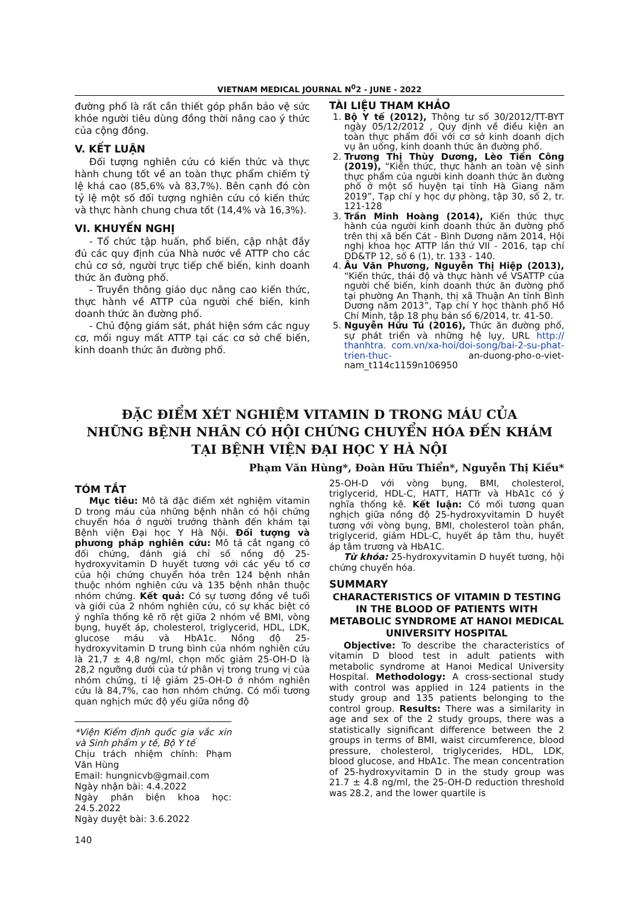VIETNAM MEDICAL JOURNAL N<sup>0</sup>2 - JUNE - 2022
đường phố là rất cần thiết góp phần bảo vệ sức khỏe người tiêu dùng đồng thời nâng cao ý thức của cộng đồng.
V. KẾT LUẬN
Đối tượng nghiên cứu có kiến thức và thực hành chung tốt về an toàn thực phẩm chiếm tỷ lệ khá cao (85,6% và 83,7%). Bên cạnh đó còn tỷ lệ một số đối tượng nghiên cứu có kiến thức và thực hành chung chưa tốt (14,4% và 16,3%).
VI. KHUYẾN NGHỊ
- Tổ chức tập huấn, phổ biến, cập nhật đầy đủ các quy định của Nhà nước về ATTP cho các chủ cơ sở, người trực tiếp chế biến, kinh doanh thức ăn đường phố.
- Truyền thông giáo dục nâng cao kiến thức, thực hành về ATTP của người chế biến, kinh doanh thức ăn đường phố.
- Chủ động giám sát, phát hiện sớm các nguy cơ, mối nguy mất ATTP tại các cơ sở chế biến, kinh doanh thức ăn đường phố.
TÀI LIỆU THAM KHẢO
1. Bộ Y tế (2012), Thông tư số 30/2012/TT-BYT ngày 05/12/2012 , Quy định về điều kiện an toàn thực phẩm đối với cơ sở kinh doanh dịch vụ ăn uống, kinh doanh thức ăn đường phố.
2. Trương Thị Thùy Dương, Lèo Tiến Công (2019), “Kiến thức, thực hành an toàn vệ sinh thực phẩm của người kinh doanh thức ăn đường phố ở một số huyện tại tỉnh Hà Giang năm 2019”, Tạp chí y học dự phòng, tập 30, số 2, tr. 121-128
3. Trần Minh Hoàng (2014), Kiến thức thực hành của người kinh doanh thức ăn đường phố trên thị xã bến Cát - Bình Dương năm 2014, Hội nghị khoa học ATTP lần thứ VII - 2016, tạp chí DD&TP 12, số 6 (1), tr. 133 - 140.
4. Âu Văn Phương, Nguyễn Thị Hiệp (2013), “Kiến thức, thái độ và thực hành về VSATTP của người chế biến, kinh doanh thức ăn đường phố tại phường An Thạnh, thị xã Thuận An tỉnh Bình Dương năm 2013”, Tạp chí Y học thành phố Hồ Chí Minh, tập 18 phụ bản số 6/2014, tr. 41-50.
5. Nguyễn Hữu Tú (2016), Thức ăn đường phố, sự phát triển và những hệ lụy, URL http:// thanhtra. com.vn/xa-hoi/doi-song/bai-2-su-phat-trien-thuc- an-duong-pho-o-viet-nam_t114c1159n106950
ĐẶC ĐIỂM XÉT NGHIỆM VITAMIN D TRONG MÁU CỦA
NHỮNG BỆNH NHÂN CÓ HỘI CHỨNG CHUYỂN HÓA ĐẾN KHÁM
TẠI BỆNH VIỆN ĐẠI HỌC Y HÀ NỘI
Phạm Văn Hùng*, Đoàn Hữu Thiển*, Nguyễn Thị Kiều*
TÓM TẮT
Mục tiêu: Mô tả đặc điểm xét nghiệm vitamin D trong máu của những bệnh nhân có hội chứng chuyển hóa ở người trưởng thành đến khám tại Bệnh viện Đại học Y Hà Nội. Đối tượng và phương pháp nghiên cứu: Mô tả cắt ngang có đối chứng, đánh giá chỉ số nồng độ 25-hydroxyvitamin D huyết tương với các yếu tố cơ của hội chứng chuyển hóa trên 124 bệnh nhân thuộc nhóm nghiên cứu và 135 bệnh nhân thuộc nhóm chứng. Kết quả: Có sự tương đồng về tuổi và giới của 2 nhóm nghiên cứu, có sự khác biệt có ý nghĩa thống kê rõ rệt giữa 2 nhóm về BMI, vòng bụng, huyết áp, cholesterol, triglycerid, HDL, LDK, glucose máu và HbA1c. Nồng độ 25-hydroxyvitamin D trung bình của nhóm nghiên cứu là 21,7 ± 4,8 ng/ml, chọn mốc giảm 25-OH-D là 28,2 ngưỡng dưới của tứ phân vị trong trung vị của nhóm chứng, tỉ lệ giảm 25-OH-D ở nhóm nghiên cứu là 84,7%, cao hơn nhóm chứng. Có mối tương quan nghịch mức độ yếu giữa nồng độ
*Viện Kiểm định quốc gia vắc xin và Sinh phẩm y tế, Bộ Y tế
Chịu trách nhiệm chính: Phạm Văn Hùng
Email: hungnicvb@gmail.com
Ngày nhận bài: 4.4.2022
Ngày phản biện khoa học: 24.5.2022
Ngày duyệt bài: 3.6.2022
140
25-OH-D với vòng bụng, BMI, cholesterol, triglycerid, HDL-C, HATT, HATTr và HbA1c có ý nghĩa thống kê. Kết luận: Có mối tương quan nghịch giữa nồng độ 25-hydroxyvitamin D huyết tương với vòng bụng, BMI, cholesterol toàn phần, triglycerid, giảm HDL-C, huyết áp tâm thu, huyết áp tâm trương và HbA1C.
Từ khóa: 25-hydroxyvitamin D huyết tương, hội chứng chuyển hóa.
SUMMARY
CHARACTERISTICS OF VITAMIN D TESTING IN THE BLOOD OF PATIENTS WITH METABOLIC SYNDROME AT HANOI MEDICAL UNIVERSITY HOSPITAL
Objective: To describe the characteristics of vitamin D blood test in adult patients with metabolic syndrome at Hanoi Medical University Hospital. Methodology: A cross-sectional study with control was applied in 124 patients in the study group and 135 patients belonging to the control group. Results: There was a similarity in age and sex of the 2 study groups, there was a statistically significant difference between the 2 groups in terms of BMI, waist circumference, blood pressure, cholesterol, triglycerides, HDL, LDK, blood glucose, and HbA1c. The mean concentration of 25-hydroxyvitamin D in the study group was 21.7 ± 4.8 ng/ml, the 25-OH-D reduction threshold was 28.2, and the lower quartile is